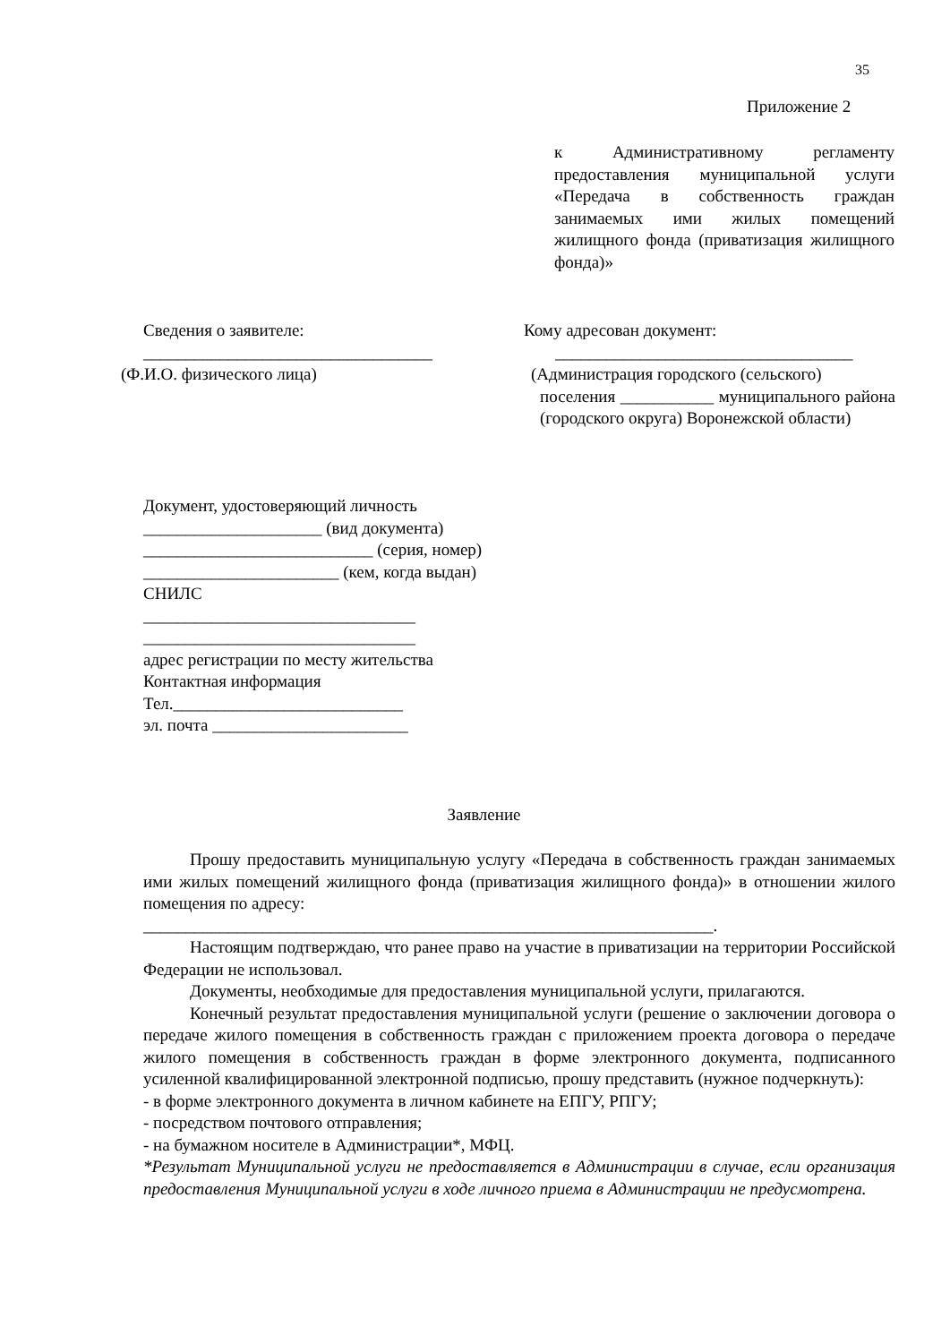35
Приложение 2
к Административному регламенту предоставления муниципальной услуги «Передача в собственность граждан занимаемых ими жилых помещений жилищного фонда (приватизация жилищного фонда)»
Сведения о заявителе:
__________________________________
(Ф.И.О. физического лица)
Кому адресован документ:
___________________________________
(Администрация городского (сельского)
поселения ___________ муниципального района (городского округа) Воронежской области)
Документ, удостоверяющий личность
_____________________ (вид документа)
___________________________ (серия, номер)
_______________________ (кем, когда выдан)
СНИЛС
________________________________
________________________________
адрес регистрации по месту жительства
Контактная информация
Тел.___________________________
эл. почта _______________________
Заявление
Прошу предоставить муниципальную услугу «Передача в собственность граждан занимаемых ими жилых помещений жилищного фонда (приватизация жилищного фонда)» в отношении жилого помещения по адресу:
___________________________________________________________________.
Настоящим подтверждаю, что ранее право на участие в приватизации на территории Российской Федерации не использовал.
Документы, необходимые для предоставления муниципальной услуги, прилагаются.
Конечный результат предоставления муниципальной услуги (решение о заключении договора о передаче жилого помещения в собственность граждан с приложением проекта договора о передаче жилого помещения в собственность граждан в форме электронного документа, подписанного усиленной квалифицированной электронной подписью, прошу представить (нужное подчеркнуть):
- в форме электронного документа в личном кабинете на ЕПГУ, РПГУ;
- посредством почтового отправления;
- на бумажном носителе в Администрации*, МФЦ.
*Результат Муниципальной услуги не предоставляется в Администрации в случае, если организация предоставления Муниципальной услуги в ходе личного приема в Администрации не предусмотрена.